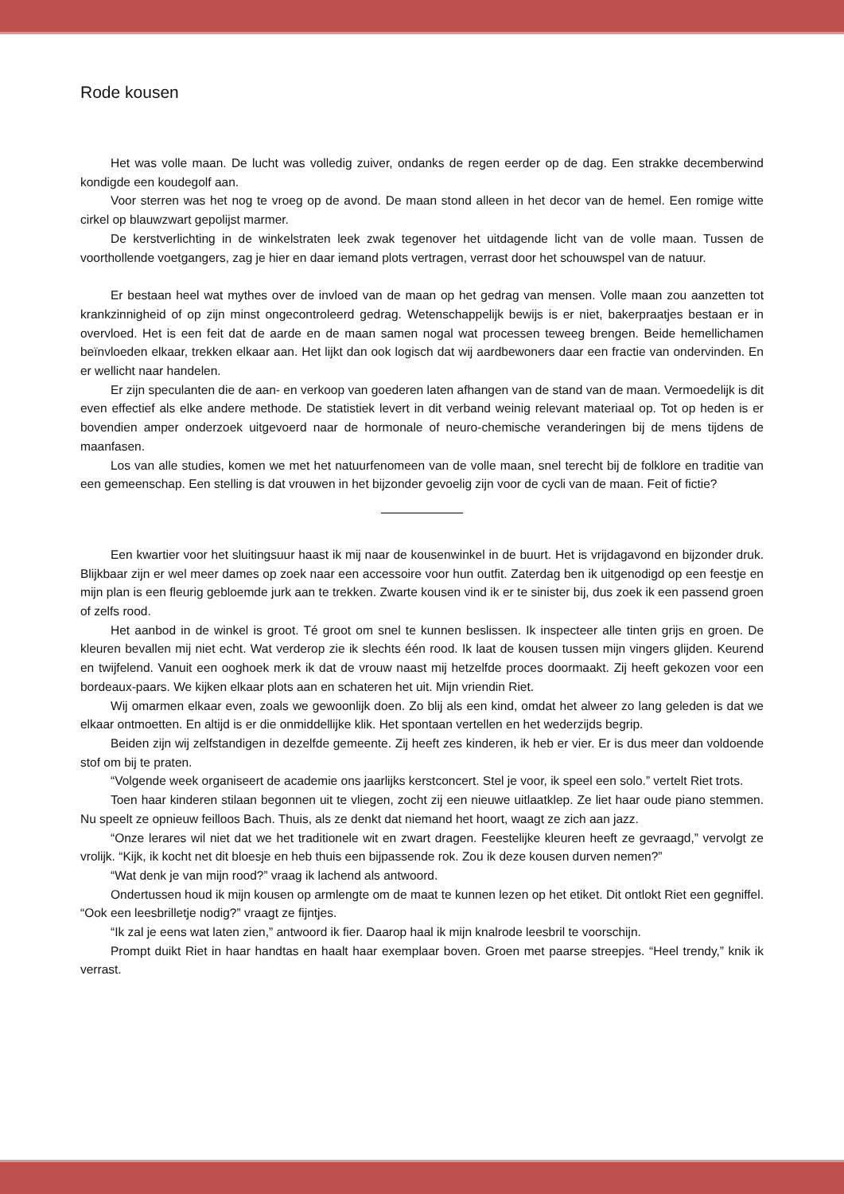Rode kousen
Het was volle maan. De lucht was volledig zuiver, ondanks de regen eerder op de dag. Een strakke decemberwind kondigde een koudegolf aan.
Voor sterren was het nog te vroeg op de avond. De maan stond alleen in het decor van de hemel. Een romige witte cirkel op blauwzwart gepolijst marmer.
De kerstverlichting in de winkelstraten leek zwak tegenover het uitdagende licht van de volle maan. Tussen de voorthollende voetgangers, zag je hier en daar iemand plots vertragen, verrast door het schouwspel van de natuur.
Er bestaan heel wat mythes over de invloed van de maan op het gedrag van mensen. Volle maan zou aanzetten tot krankzinnigheid of op zijn minst ongecontroleerd gedrag. Wetenschappelijk bewijs is er niet, bakerpraatjes bestaan er in overvloed. Het is een feit dat de aarde en de maan samen nogal wat processen teweeg brengen. Beide hemellichamen beïnvloeden elkaar, trekken elkaar aan. Het lijkt dan ook logisch dat wij aardbewoners daar een fractie van ondervinden. En er wellicht naar handelen.
Er zijn speculanten die de aan- en verkoop van goederen laten afhangen van de stand van de maan. Vermoedelijk is dit even effectief als elke andere methode. De statistiek levert in dit verband weinig relevant materiaal op. Tot op heden is er bovendien amper onderzoek uitgevoerd naar de hormonale of neuro-chemische veranderingen bij de mens tijdens de maanfasen.
Los van alle studies, komen we met het natuurfenomeen van de volle maan, snel terecht bij de folklore en traditie van een gemeenschap. Een stelling is dat vrouwen in het bijzonder gevoelig zijn voor de cycli van de maan. Feit of fictie?
Een kwartier voor het sluitingsuur haast ik mij naar de kousenwinkel in de buurt. Het is vrijdagavond en bijzonder druk. Blijkbaar zijn er wel meer dames op zoek naar een accessoire voor hun outfit. Zaterdag ben ik uitgenodigd op een feestje en mijn plan is een fleurig gebloemde jurk aan te trekken. Zwarte kousen vind ik er te sinister bij, dus zoek ik een passend groen of zelfs rood.
Het aanbod in de winkel is groot. Té groot om snel te kunnen beslissen. Ik inspecteer alle tinten grijs en groen. De kleuren bevallen mij niet echt. Wat verderop zie ik slechts één rood. Ik laat de kousen tussen mijn vingers glijden. Keurend en twijfelend. Vanuit een ooghoek merk ik dat de vrouw naast mij hetzelfde proces doormaakt. Zij heeft gekozen voor een bordeaux-paars. We kijken elkaar plots aan en schateren het uit. Mijn vriendin Riet.
Wij omarmen elkaar even, zoals we gewoonlijk doen. Zo blij als een kind, omdat het alweer zo lang geleden is dat we elkaar ontmoetten. En altijd is er die onmiddellijke klik. Het spontaan vertellen en het wederzijds begrip.
Beiden zijn wij zelfstandigen in dezelfde gemeente. Zij heeft zes kinderen, ik heb er vier. Er is dus meer dan voldoende stof om bij te praten.
“Volgende week organiseert de academie ons jaarlijks kerstconcert. Stel je voor, ik speel een solo.” vertelt Riet trots.
Toen haar kinderen stilaan begonnen uit te vliegen, zocht zij een nieuwe uitlaatklep. Ze liet haar oude piano stemmen. Nu speelt ze opnieuw feilloos Bach. Thuis, als ze denkt dat niemand het hoort, waagt ze zich aan jazz.
“Onze lerares wil niet dat we het traditionele wit en zwart dragen. Feestelijke kleuren heeft ze gevraagd,” vervolgt ze vrolijk. “Kijk, ik kocht net dit bloesje en heb thuis een bijpassende rok. Zou ik deze kousen durven nemen?”
“Wat denk je van mijn rood?” vraag ik lachend als antwoord.
Ondertussen houd ik mijn kousen op armlengte om de maat te kunnen lezen op het etiket. Dit ontlokt Riet een gegniffel. “Ook een leesbrilletje nodig?” vraagt ze fijntjes.
“Ik zal je eens wat laten zien,” antwoord ik fier. Daarop haal ik mijn knalrode leesbril te voorschijn.
Prompt duikt Riet in haar handtas en haalt haar exemplaar boven. Groen met paarse streepjes. “Heel trendy,” knik ik verrast.